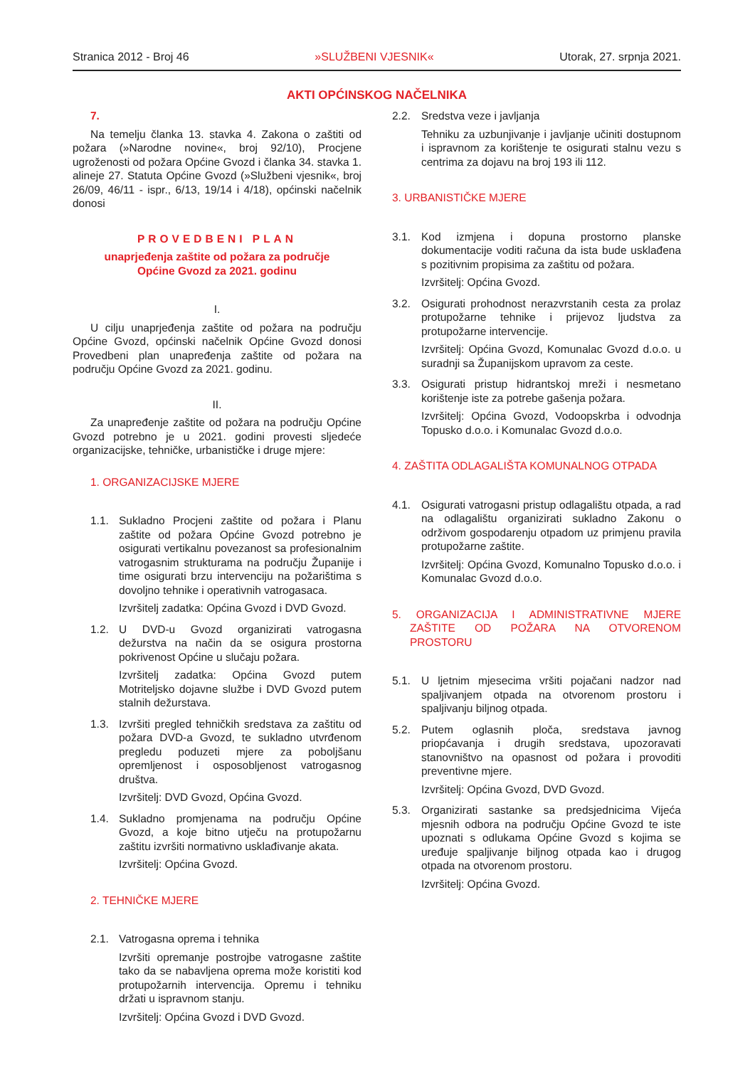Stranica 2012 - Broj 46 »SLUŽBENI VJESNIK« Utorak, 27. srpnja 2021.
AKTI OPĆINSKOG NAČELNIKA
7.
Na temelju članka 13. stavka 4. Zakona o zaštiti od požara (»Narodne novine«, broj 92/10), Procjene ugroženosti od požara Općine Gvozd i članka 34. stavka 1. alineje 27. Statuta Općine Gvozd (»Službeni vjesnik«, broj 26/09, 46/11 - ispr., 6/13, 19/14 i 4/18), općinski načelnik donosi
PROVEDBENI PLAN
unaprjeđenja zaštite od požara za područje
Općine Gvozd za 2021. godinu
I.
U cilju unaprjeđenja zaštite od požara na području Općine Gvozd, općinski načelnik Općine Gvozd donosi Provedbeni plan unapređenja zaštite od požara na području Općine Gvozd za 2021. godinu.
II.
Za unapređenje zaštite od požara na području Općine Gvozd potrebno je u 2021. godini provesti sljedeće organizacijske, tehničke, urbanističke i druge mjere:
1. ORGANIZACIJSKE MJERE
1.1. Sukladno Procjeni zaštite od požara i Planu zaštite od požara Općine Gvozd potrebno je osigurati vertikalnu povezanost sa profesionalnim vatrogasnim strukturama na području Županije i time osigurati brzu intervenciju na požarištima s dovoljno tehnike i operativnih vatrogasaca.
Izvršitelj zadatka: Općina Gvozd i DVD Gvozd.
1.2. U DVD-u Gvozd organizirati vatrogasna dežurstva na način da se osigura prostorna pokrivenost Općine u slučaju požara.
Izvršitelj zadatka: Općina Gvozd putem Motriteljsko dojavne službe i DVD Gvozd putem stalnih dežurstava.
1.3. Izvršiti pregled tehničkih sredstava za zaštitu od požara DVD-a Gvozd, te sukladno utvrđenom pregledu poduzeti mjere za poboljšanu opremljenost i osposobljenost vatrogasnog društva.
Izvršitelj: DVD Gvozd, Općina Gvozd.
1.4. Sukladno promjenama na području Općine Gvozd, a koje bitno utječu na protupožarnu zaštitu izvršiti normativno usklađivanje akata.
Izvršitelj: Općina Gvozd.
2. TEHNIČKE MJERE
2.1. Vatrogasna oprema i tehnika
Izvršiti opremanje postrojbe vatrogasne zaštite tako da se nabavljena oprema može koristiti kod protupožarnih intervencija. Opremu i tehniku držati u ispravnom stanju.
Izvršitelj: Općina Gvozd i DVD Gvozd.
2.2. Sredstva veze i javljanja
Tehniku za uzbunjivanje i javljanje učiniti dostupnom i ispravnom za korištenje te osigurati stalnu vezu s centrima za dojavu na broj 193 ili 112.
3. URBANISTIČKE MJERE
3.1. Kod izmjena i dopuna prostorno planske dokumentacije voditi računa da ista bude usklađena s pozitivnim propisima za zaštitu od požara.
Izvršitelj: Općina Gvozd.
3.2. Osigurati prohodnost nerazvrstanih cesta za prolaz protupožarne tehnike i prijevoz ljudstva za protupožarne intervencije.
Izvršitelj: Općina Gvozd, Komunalac Gvozd d.o.o. u suradnji sa Županijskom upravom za ceste.
3.3. Osigurati pristup hidrantskoj mreži i nesmetano korištenje iste za potrebe gašenja požara.
Izvršitelj: Općina Gvozd, Vodoopskrba i odvodnja Topusko d.o.o. i Komunalac Gvozd d.o.o.
4. ZAŠTITA ODLAGALIŠTA KOMUNALNOG OTPADA
4.1. Osigurati vatrogasni pristup odlagalištu otpada, a rad na odlagalištu organizirati sukladno Zakonu o održivom gospodarenju otpadom uz primjenu pravila protupožarne zaštite.
Izvršitelj: Općina Gvozd, Komunalno Topusko d.o.o. i Komunalac Gvozd d.o.o.
5. ORGANIZACIJA I ADMINISTRATIVNE MJERE ZAŠTITE OD POŽARA NA OTVORENOM PROSTORU
5.1. U ljetnim mjesecima vršiti pojačani nadzor nad spaljivanjem otpada na otvorenom prostoru i spaljivanju biljnog otpada.
5.2. Putem oglasnih ploča, sredstava javnog priopćavanja i drugih sredstava, upozoravati stanovništvo na opasnost od požara i provoditi preventivne mjere.
Izvršitelj: Općina Gvozd, DVD Gvozd.
5.3. Organizirati sastanke sa predsjednicima Vijeća mjesnih odbora na području Općine Gvozd te iste upoznati s odlukama Općine Gvozd s kojima se uređuje spaljivanje biljnog otpada kao i drugog otpada na otvorenom prostoru.
Izvršitelj: Općina Gvozd.